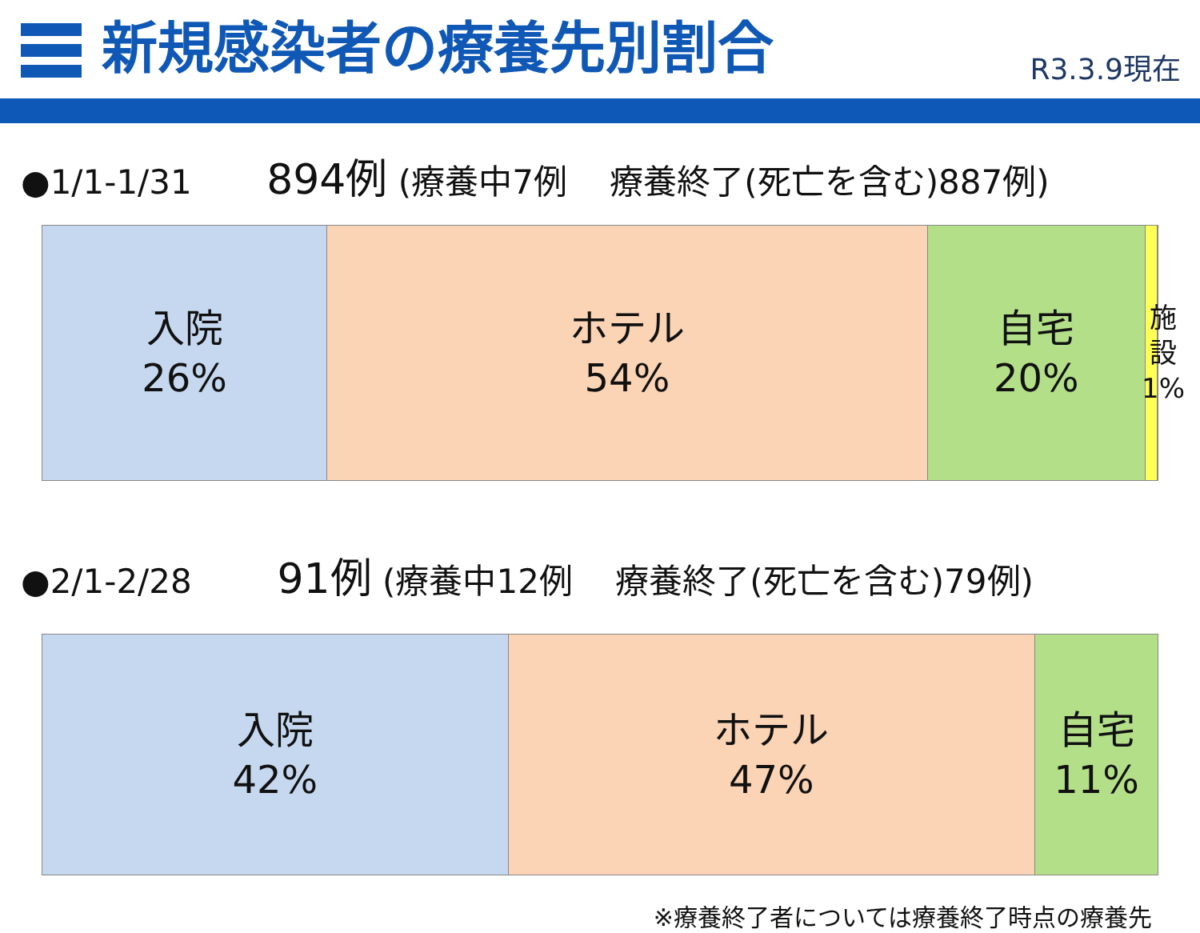新規感染者の療養先別割合
R3.3.9現在
●1/1-1/31 894例 (療養中7例 療養終了(死亡を含む)887例)
入院
26%
ホテル
54%
自宅
20%
施設
1%
●2/1-2/28 91例 (療養中12例 療養終了(死亡を含む)79例)
入院
42%
ホテル
47%
自宅
11%
※療養終了者については療養終了時点の療養先